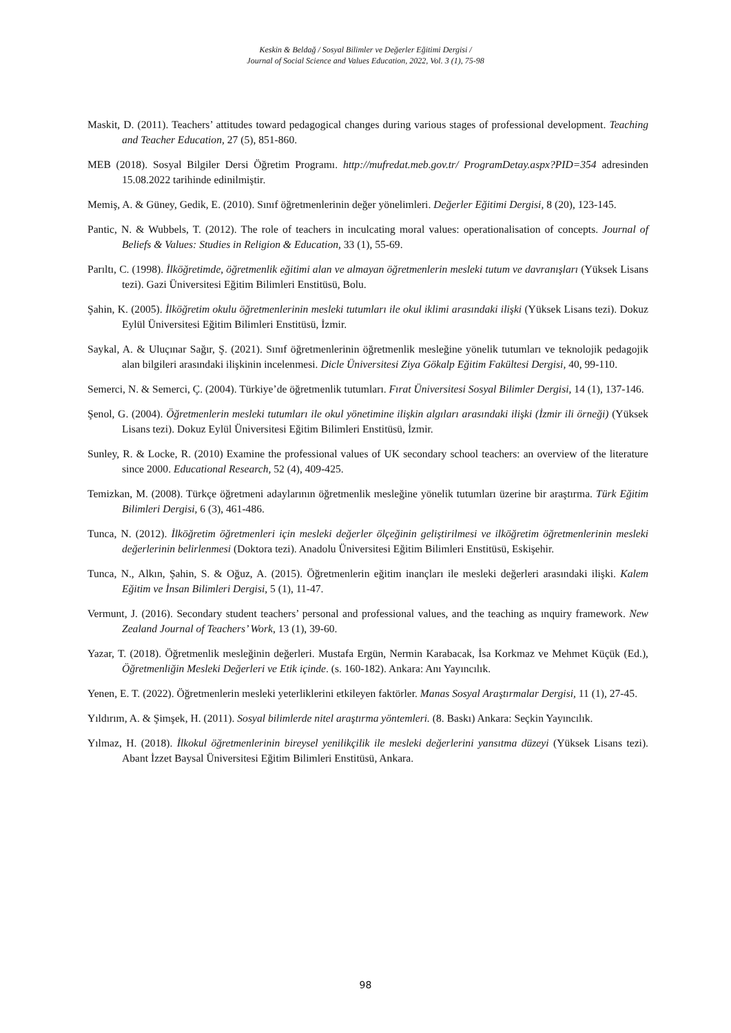Keskin & Beldağ / Sosyal Bilimler ve Değerler Eğitimi Dergisi /
Journal of Social Science and Values Education, 2022, Vol. 3 (1), 75-98
Maskit, D. (2011). Teachers’ attitudes toward pedagogical changes during various stages of professional development. Teaching and Teacher Education, 27 (5), 851-860.
MEB (2018). Sosyal Bilgiler Dersi Öğretim Programı. http://mufredat.meb.gov.tr/ ProgramDetay.aspx?PID=354 adresinden 15.08.2022 tarihinde edinilmiştir.
Memiş, A. & Güney, Gedik, E. (2010). Sınıf öğretmenlerinin değer yönelimleri. Değerler Eğitimi Dergisi, 8 (20), 123-145.
Pantic, N. & Wubbels, T. (2012). The role of teachers in inculcating moral values: operationalisation of concepts. Journal of Beliefs & Values: Studies in Religion & Education, 33 (1), 55-69.
Parıltı, C. (1998). İlköğretimde, öğretmenlik eğitimi alan ve almayan öğretmenlerin mesleki tutum ve davranışları (Yüksek Lisans tezi). Gazi Üniversitesi Eğitim Bilimleri Enstitüsü, Bolu.
Şahin, K. (2005). İlköğretim okulu öğretmenlerinin mesleki tutumları ile okul iklimi arasındaki ilişki (Yüksek Lisans tezi). Dokuz Eylül Üniversitesi Eğitim Bilimleri Enstitüsü, İzmir.
Saykal, A. & Uluçınar Sağır, Ş. (2021). Sınıf öğretmenlerinin öğretmenlik mesleğine yönelik tutumları ve teknolojik pedagojik alan bilgileri arasındaki ilişkinin incelenmesi. Dicle Üniversitesi Ziya Gökalp Eğitim Fakültesi Dergisi, 40, 99-110.
Semerci, N. & Semerci, Ç. (2004). Türkiye’de öğretmenlik tutumları. Fırat Üniversitesi Sosyal Bilimler Dergisi, 14 (1), 137-146.
Şenol, G. (2004). Öğretmenlerin mesleki tutumları ile okul yönetimine ilişkin algıları arasındaki ilişki (İzmir ili örneği) (Yüksek Lisans tezi). Dokuz Eylül Üniversitesi Eğitim Bilimleri Enstitüsü, İzmir.
Sunley, R. & Locke, R. (2010) Examine the professional values of UK secondary school teachers: an overview of the literature since 2000. Educational Research, 52 (4), 409-425.
Temizkan, M. (2008). Türkçe öğretmeni adaylarının öğretmenlik mesleğine yönelik tutumları üzerine bir araştırma. Türk Eğitim Bilimleri Dergisi, 6 (3), 461-486.
Tunca, N. (2012). İlköğretim öğretmenleri için mesleki değerler ölçeğinin geliştirilmesi ve ilköğretim öğretmenlerinin mesleki değerlerinin belirlenmesi (Doktora tezi). Anadolu Üniversitesi Eğitim Bilimleri Enstitüsü, Eskişehir.
Tunca, N., Alkın, Şahin, S. & Oğuz, A. (2015). Öğretmenlerin eğitim inançları ile mesleki değerleri arasındaki ilişki. Kalem Eğitim ve İnsan Bilimleri Dergisi, 5 (1), 11-47.
Vermunt, J. (2016). Secondary student teachers’ personal and professional values, and the teaching as ınquiry framework. New Zealand Journal of Teachers’ Work, 13 (1), 39-60.
Yazar, T. (2018). Öğretmenlik mesleğinin değerleri. Mustafa Ergün, Nermin Karabacak, İsa Korkmaz ve Mehmet Küçük (Ed.), Öğretmenliğin Mesleki Değerleri ve Etik içinde. (s. 160-182). Ankara: Anı Yayıncılık.
Yenen, E. T. (2022). Öğretmenlerin mesleki yeterliklerini etkileyen faktörler. Manas Sosyal Araştırmalar Dergisi, 11 (1), 27-45.
Yıldırım, A. & Şimşek, H. (2011). Sosyal bilimlerde nitel araştırma yöntemleri. (8. Baskı) Ankara: Seçkin Yayıncılık.
Yılmaz, H. (2018). İlkokul öğretmenlerinin bireysel yenilikçilik ile mesleki değerlerini yansıtma düzeyi (Yüksek Lisans tezi). Abant İzzet Baysal Üniversitesi Eğitim Bilimleri Enstitüsü, Ankara.
98